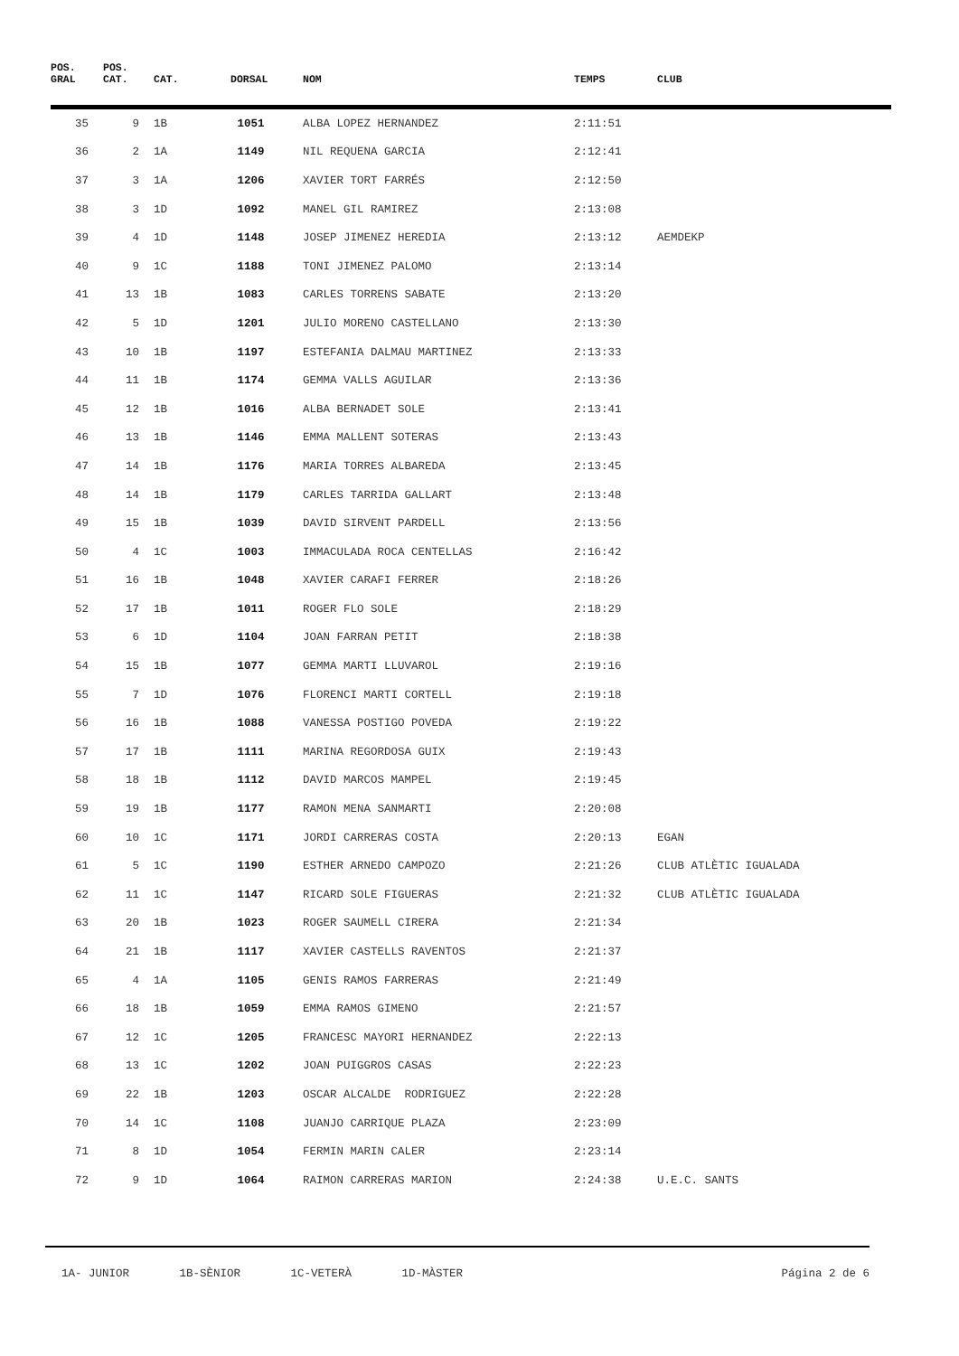| POS. GRAL | POS. CAT. | CAT. | DORSAL | NOM | TEMPS | CLUB |
| --- | --- | --- | --- | --- | --- | --- |
| 35 | 9 | 1B | 1051 | ALBA LOPEZ HERNANDEZ | 2:11:51 | |
| 36 | 2 | 1A | 1149 | NIL REQUENA GARCIA | 2:12:41 | |
| 37 | 3 | 1A | 1206 | XAVIER TORT FARRÉS | 2:12:50 | |
| 38 | 3 | 1D | 1092 | MANEL GIL RAMIREZ | 2:13:08 | |
| 39 | 4 | 1D | 1148 | JOSEP JIMENEZ HEREDIA | 2:13:12 | AEMDEKP |
| 40 | 9 | 1C | 1188 | TONI JIMENEZ PALOMO | 2:13:14 | |
| 41 | 13 | 1B | 1083 | CARLES TORRENS SABATE | 2:13:20 | |
| 42 | 5 | 1D | 1201 | JULIO MORENO CASTELLANO | 2:13:30 | |
| 43 | 10 | 1B | 1197 | ESTEFANIA DALMAU MARTINEZ | 2:13:33 | |
| 44 | 11 | 1B | 1174 | GEMMA VALLS AGUILAR | 2:13:36 | |
| 45 | 12 | 1B | 1016 | ALBA BERNADET SOLE | 2:13:41 | |
| 46 | 13 | 1B | 1146 | EMMA MALLENT SOTERAS | 2:13:43 | |
| 47 | 14 | 1B | 1176 | MARIA TORRES ALBAREDA | 2:13:45 | |
| 48 | 14 | 1B | 1179 | CARLES TARRIDA GALLART | 2:13:48 | |
| 49 | 15 | 1B | 1039 | DAVID SIRVENT PARDELL | 2:13:56 | |
| 50 | 4 | 1C | 1003 | IMMACULADA ROCA CENTELLAS | 2:16:42 | |
| 51 | 16 | 1B | 1048 | XAVIER CARAFI FERRER | 2:18:26 | |
| 52 | 17 | 1B | 1011 | ROGER FLO SOLE | 2:18:29 | |
| 53 | 6 | 1D | 1104 | JOAN FARRAN PETIT | 2:18:38 | |
| 54 | 15 | 1B | 1077 | GEMMA MARTI LLUVAROL | 2:19:16 | |
| 55 | 7 | 1D | 1076 | FLORENCI MARTI CORTELL | 2:19:18 | |
| 56 | 16 | 1B | 1088 | VANESSA POSTIGO POVEDA | 2:19:22 | |
| 57 | 17 | 1B | 1111 | MARINA REGORDOSA GUIX | 2:19:43 | |
| 58 | 18 | 1B | 1112 | DAVID MARCOS MAMPEL | 2:19:45 | |
| 59 | 19 | 1B | 1177 | RAMON MENA SANMARTI | 2:20:08 | |
| 60 | 10 | 1C | 1171 | JORDI CARRERAS COSTA | 2:20:13 | EGAN |
| 61 | 5 | 1C | 1190 | ESTHER ARNEDO CAMPOZO | 2:21:26 | CLUB ATLÈTIC IGUALADA |
| 62 | 11 | 1C | 1147 | RICARD SOLE FIGUERAS | 2:21:32 | CLUB ATLÈTIC IGUALADA |
| 63 | 20 | 1B | 1023 | ROGER SAUMELL CIRERA | 2:21:34 | |
| 64 | 21 | 1B | 1117 | XAVIER CASTELLS RAVENTOS | 2:21:37 | |
| 65 | 4 | 1A | 1105 | GENIS RAMOS FARRERAS | 2:21:49 | |
| 66 | 18 | 1B | 1059 | EMMA RAMOS GIMENO | 2:21:57 | |
| 67 | 12 | 1C | 1205 | FRANCESC MAYORI HERNANDEZ | 2:22:13 | |
| 68 | 13 | 1C | 1202 | JOAN PUIGGROS CASAS | 2:22:23 | |
| 69 | 22 | 1B | 1203 | OSCAR ALCALDE RODRIGUEZ | 2:22:28 | |
| 70 | 14 | 1C | 1108 | JUANJO CARRIQUE PLAZA | 2:23:09 | |
| 71 | 8 | 1D | 1054 | FERMIN MARIN CALER | 2:23:14 | |
| 72 | 9 | 1D | 1064 | RAIMON CARRERAS MARION | 2:24:38 | U.E.C. SANTS |
1A- JUNIOR 1B-SÈNIOR 1C-VETERÀ 1D-MÀSTER
Página 2 de 6